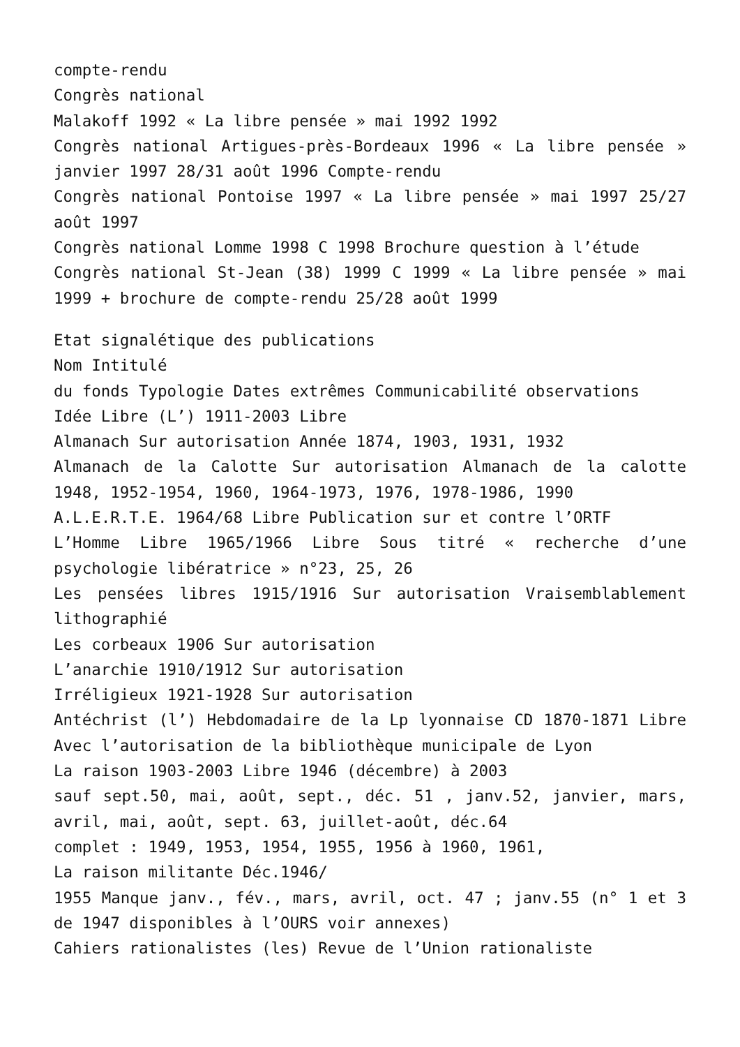compte-rendu
Congrès national
Malakoff 1992 « La libre pensée » mai 1992 1992
Congrès national Artigues-près-Bordeaux 1996 « La libre pensée » janvier 1997 28/31 août 1996 Compte-rendu
Congrès national Pontoise 1997 « La libre pensée » mai 1997 25/27 août 1997
Congrès national Lomme 1998 C 1998 Brochure question à l’étude
Congrès national St-Jean (38) 1999 C 1999 « La libre pensée » mai 1999 + brochure de compte-rendu 25/28 août 1999
Etat signalétique des publications
Nom Intitulé
du fonds Typologie Dates extrêmes Communicabilité observations
Idée Libre (L’) 1911-2003 Libre
Almanach Sur autorisation Année 1874, 1903, 1931, 1932
Almanach de la Calotte Sur autorisation Almanach de la calotte 1948, 1952-1954, 1960, 1964-1973, 1976, 1978-1986, 1990
A.L.E.R.T.E. 1964/68 Libre Publication sur et contre l’ORTF
L’Homme Libre 1965/1966 Libre Sous titré « recherche d’une psychologie libératrice » n°23, 25, 26
Les pensées libres 1915/1916 Sur autorisation Vraisemblablement lithographié
Les corbeaux 1906 Sur autorisation
L’anarchie 1910/1912 Sur autorisation
Irréligieux 1921-1928 Sur autorisation
Antéchrist (l’) Hebdomadaire de la Lp lyonnaise CD 1870-1871 Libre Avec l’autorisation de la bibliothèque municipale de Lyon
La raison 1903-2003 Libre 1946 (décembre) à 2003
sauf sept.50, mai, août, sept., déc. 51 , janv.52, janvier, mars, avril, mai, août, sept. 63, juillet-août, déc.64
complet : 1949, 1953, 1954, 1955, 1956 à 1960, 1961,
La raison militante Déc.1946/
1955 Manque janv., fév., mars, avril, oct. 47 ; janv.55 (n° 1 et 3 de 1947 disponibles à l’OURS voir annexes)
Cahiers rationalistes (les) Revue de l’Union rationaliste